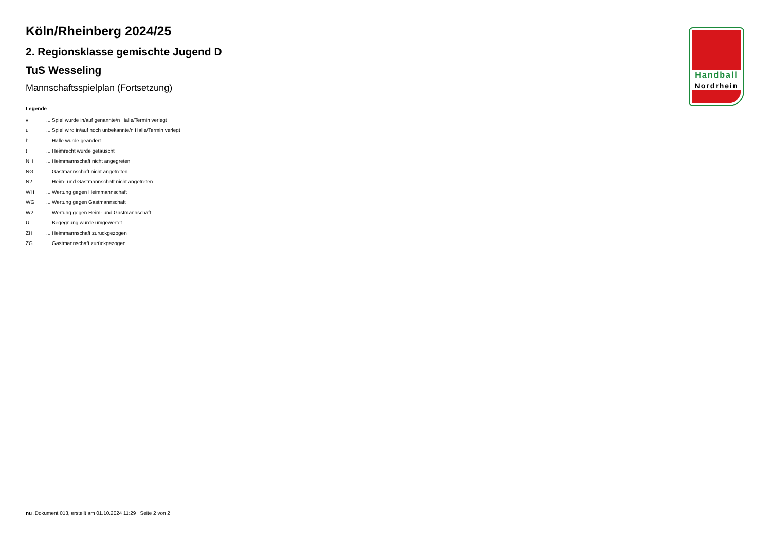Köln/Rheinberg 2024/25
2. Regionsklasse gemischte Jugend D
TuS Wesseling
Mannschaftsspielplan (Fortsetzung)
Legende
| v | ... Spiel wurde in/auf genannte/n Halle/Termin verlegt |
| u | ... Spiel wird in/auf noch unbekannte/n Halle/Termin verlegt |
| h | ... Halle wurde geändert |
| t | ... Heimrecht wurde getauscht |
| NH | ... Heimmannschaft nicht angegreten |
| NG | ... Gastmannschaft nicht angetreten |
| N2 | ... Heim- und Gastmannschaft nicht angetreten |
| WH | ... Wertung gegen Heimmannschaft |
| WG | ... Wertung gegen Gastmannschaft |
| W2 | ... Wertung gegen Heim- und Gastmannschaft |
| U | ... Begegnung wurde umgewertet |
| ZH | ... Heimmannschaft zurückgezogen |
| ZG | ... Gastmannschaft zurückgezogen |
Handball
Nordrhein
nu .Dokument 013, erstellt am 01.10.2024 11:29 | Seite 2 von 2